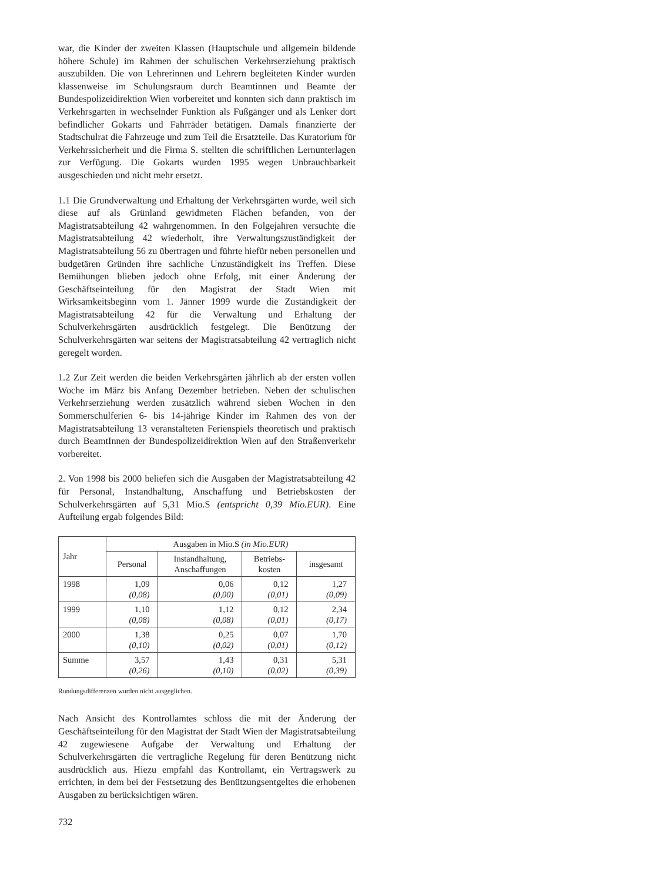war, die Kinder der zweiten Klassen (Hauptschule und allgemein bildende höhere Schule) im Rahmen der schulischen Verkehrserziehung praktisch auszubilden. Die von Lehrerinnen und Lehrern begleiteten Kinder wurden klassenweise im Schulungsraum durch Beamtinnen und Beamte der Bundespolizeidirektion Wien vorbereitet und konnten sich dann praktisch im Verkehrsgarten in wechselnder Funktion als Fußgänger und als Lenker dort befindlicher Gokarts und Fahrräder betätigen. Damals finanzierte der Stadtschulrat die Fahrzeuge und zum Teil die Ersatzteile. Das Kuratorium für Verkehrssicherheit und die Firma S. stellten die schriftlichen Lernunterlagen zur Verfügung. Die Gokarts wurden 1995 wegen Unbrauchbarkeit ausgeschieden und nicht mehr ersetzt.
1.1 Die Grundverwaltung und Erhaltung der Verkehrsgärten wurde, weil sich diese auf als Grünland gewidmeten Flächen befanden, von der Magistratsabteilung 42 wahrgenommen. In den Folgejahren versuchte die Magistratsabteilung 42 wiederholt, ihre Verwaltungszuständigkeit der Magistratsabteilung 56 zu übertragen und führte hiefür neben personellen und budgetären Gründen ihre sachliche Unzuständigkeit ins Treffen. Diese Bemühungen blieben jedoch ohne Erfolg, mit einer Änderung der Geschäftseinteilung für den Magistrat der Stadt Wien mit Wirksamkeitsbeginn vom 1. Jänner 1999 wurde die Zuständigkeit der Magistratsabteilung 42 für die Verwaltung und Erhaltung der Schulverkehrsgärten ausdrücklich festgelegt. Die Benützung der Schulverkehrsgärten war seitens der Magistratsabteilung 42 vertraglich nicht geregelt worden.
1.2 Zur Zeit werden die beiden Verkehrsgärten jährlich ab der ersten vollen Woche im März bis Anfang Dezember betrieben. Neben der schulischen Verkehrserziehung werden zusätzlich während sieben Wochen in den Sommerschulferien 6- bis 14-jährige Kinder im Rahmen des von der Magistratsabteilung 13 veranstalteten Ferienspiels theoretisch und praktisch durch BeamtInnen der Bundespolizeidirektion Wien auf den Straßenverkehr vorbereitet.
2. Von 1998 bis 2000 beliefen sich die Ausgaben der Magistratsabteilung 42 für Personal, Instandhaltung, Anschaffung und Betriebskosten der Schulverkehrsgärten auf 5,31 Mio.S (entspricht 0,39 Mio.EUR). Eine Aufteilung ergab folgendes Bild:
| Jahr | Ausgaben in Mio.S (in Mio.EUR) | | | |
| --- | --- | --- | --- | --- |
| | Personal | Instandhaltung, Anschaffungen | Betriebs- kosten | insgesamt |
| 1998 | 1,09 (0,08) | 0,06 (0,00) | 0,12 (0,01) | 1,27 (0,09) |
| 1999 | 1,10 (0,08) | 1,12 (0,08) | 0,12 (0,01) | 2,34 (0,17) |
| 2000 | 1,38 (0,10) | 0,25 (0,02) | 0,07 (0,01) | 1,70 (0,12) |
| Summe | 3,57 (0,26) | 1,43 (0,10) | 0,31 (0,02) | 5,31 (0,39) |
Rundungsdifferenzen wurden nicht ausgeglichen.
Nach Ansicht des Kontrollamtes schloss die mit der Änderung der Geschäftseinteilung für den Magistrat der Stadt Wien der Magistratsabteilung 42 zugewiesene Aufgabe der Verwaltung und Erhaltung der Schulverkehrsgärten die vertragliche Regelung für deren Benützung nicht ausdrücklich aus. Hiezu empfahl das Kontrollamt, ein Vertragswerk zu errichten, in dem bei der Festsetzung des Benützungsentgeltes die erhobenen Ausgaben zu berücksichtigen wären.
732